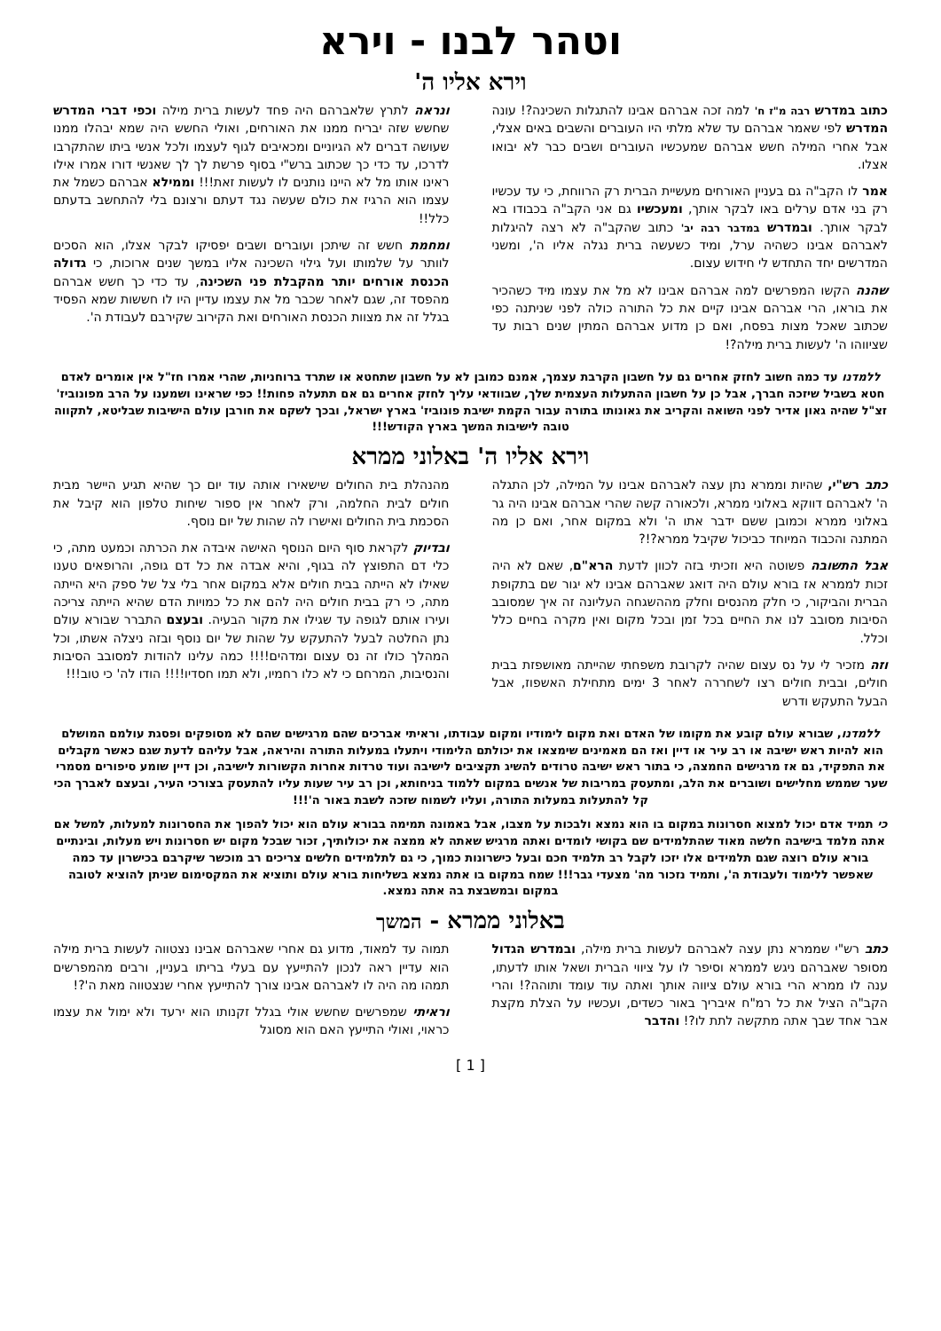וטהר לבנו - וירא
וירא אליו ה'
כתוב במדרש רבה מ"ז ח' למה זכה אברהם אבינו להתגלות השכינה?! עונה המדרש לפי שאמר אברהם עד שלא מלתי היו העוברים והשבים באים אצלי, אבל אחרי המילה חשש אברהם שמעכשיו העוברים ושבים כבר לא יבואו אצלו.
אמר לו הקב"ה גם בעניין האורחים מעשיית הברית רק הרווחת, כי עד עכשיו רק בני אדם ערלים באו לבקר אותך, ומעכשיו גם אני הקב"ה בכבודו בא לבקר אותך. ובמדרש במדבר רבה יב' כתוב שהקב"ה לא רצה להיגלות לאברהם אבינו כשהיה ערל, ומיד כשעשה ברית נגלה אליו ה', ומשני המדרשים יחד התחדש לי חידוש עצום.
שהנה הקשו המפרשים למה אברהם אבינו לא מל את עצמו מיד כשהכיר את בוראו, הרי אברהם אבינו קיים את כל התורה כולה לפני שניתנה כפי שכתוב שאכל מצות בפסח, ואם כן מדוע אברהם המתין שנים רבות עד שציווהו ה' לעשות ברית מילה?!
ונראה לתרץ שלאברהם היה פחד לעשות ברית מילה וכפי דברי המדרש שחשש שזה יבריח ממנו את האורחים, ואולי החשש היה שמא יבהלו ממנו שעושה דברים לא הגיוניים ומכאיבים לגוף לעצמו ולכל אנשי ביתו שהתקרבו לדרכו, עד כדי כך שכתוב ברש"י בסוף פרשת לך לך שאנשי דורו אמרו אילו ראינו אותו מל לא היינו נותנים לו לעשות זאת!!! וממילא אברהם כשמל את עצמו הוא הרגיז את כולם שעשה נגד דעתם ורצונם בלי להתחשב בדעתם כלל!!
ומחמת חשש זה שיתכן ועוברים ושבים יפסיקו לבקר אצלו, הוא הסכים לוותר על שלמותו ועל גילוי השכינה אליו במשך שנים ארוכות, כי גדולה הכנסת אורחים יותר מהקבלת פני השכינה, עד כדי כך חשש אברהם מהפסד זה, שגם לאחר שכבר מל את עצמו עדיין היו לו חששות שמא הפסיד בגלל זה את מצוות הכנסת האורחים ואת הקירוב שקירבם לעבודת ה'.
ללמדנו עד כמה חשוב לחזק אחרים גם על חשבון הקרבת עצמך, אמנם כמובן לא על חשבון שתחטא או שתרד ברוחניות, שהרי אמרו חז"ל אין אומרים לאדם חטא בשביל שיזכה חברך, אבל כן על חשבון ההתעלות העצמית שלך, שבוודאי עליך לחזק אחרים גם אם תתעלה פחות!! כפי שראינו ושמענו על הרב מפונוביז' זצ"ל שהיה גאון אדיר לפני השואה והקריב את גאונותו בתורה עבור הקמת ישיבת פונוביז' בארץ ישראל, ובכך לשקם את חורבן עולם הישיבות שבליטא, לתקווה טובה לישיבות המשך בארץ הקודש!!!
וירא אליו ה' באלוני ממרא
כתב רש"י, שהיות וממרא נתן עצה לאברהם אבינו על המילה, לכן התגלה ה' לאברהם דווקא באלוני ממרא, ולכאורה קשה שהרי אברהם אבינו היה גר באלוני ממרא וכמובן ששם ידבר אתו ה' ולא במקום אחר, ואם כן מה המתנה והכבוד המיוחד כביכול שקיבל ממרא?!?
אבל התשובה פשוטה היא וזכיתי בזה לכוון לדעת הרא"ם, שאם לא היה זכות לממרא אז בורא עולם היה דואג שאברהם אבינו לא יגור שם בתקופת הברית והביקור, כי חלק מהנסים וחלק מההשגחה העליונה זה איך שמסובב הסיבות מסובב לנו את החיים בכל זמן ובכל מקום ואין מקרה בחיים כלל וכלל.
וזה מזכיר לי על נס עצום שהיה לקרובת משפחתי שהייתה מאושפזת בבית חולים, ובבית חולים רצו לשחררה לאחר 3 ימים מתחילת האשפוז, אבל הבעל התעקש ודרש
מהנהלת בית החולים שישאירו אותה עוד יום כך שהיא תגיע היישר מבית חולים לבית החלמה, ורק לאחר אין ספור שיחות טלפון הוא קיבל את הסכמת בית החולים ואישרו לה שהות של יום נוסף.
ובדיוק לקראת סוף היום הנוסף האישה איבדה את הכרתה וכמעט מתה, כי כלי דם התפוצץ לה בגוף, והיא אבדה את כל דם גופה, והרופאים טענו שאילו לא הייתה בבית חולים אלא במקום אחר בלי צל של ספק היא הייתה מתה, כי רק בבית חולים היה להם את כל כמויות הדם שהיא הייתה צריכה ועירו אותם לגופה עד שגילו את מקור הבעיה. ובעצם התברר שבורא עולם נתן החלטה לבעל להתעקש על שהות של יום נוסף ובזה ניצלה אשתו, וכל המהלך כולו זה נס עצום ומדהים!!!! כמה עלינו להודות למסובב הסיבות והנסיבות, המרחם כי לא כלו רחמיו, ולא תמו חסדיו!!!! הודו לה' כי טוב!!!
ללמדנו, שבורא עולם קובע את מקומו של האדם ואת מקום לימודיו ומקום עבודתו, וראיתי אברכים שהם מרגישים שהם לא מסופקים ופסגת עולמם המושלם הוא להיות ראש ישיבה או רב עיר או דיין ואז הם מאמינים שימצאו את יכולתם הלימודי ויתעלו במעלות התורה והיראה, אבל עליהם לדעת שגם כאשר מקבלים את התפקיד, גם אז מרגישים החמצה, כי בתור ראש ישיבה טרודים להשיג תקציבים לישיבה ועוד טרדות אחרות הקשורות לישיבה, וכן דיין שומע סיפורים מסמרי שער שממש מחלישים ושוברים את הלב, ומתעסק במריבות של אנשים במקום ללמוד בניחותא, וכן רב עיר שעות עליו להתעסק בצורכי העיר, ובעצם לאברך הכי קל להתעלות במעלות התורה, ועליו לשמוח שזכה לשבת באור ה'!!!
כי תמיד אדם יכול למצוא חסרונות במקום בו הוא נמצא ולבכות על מצבו, אבל באמונה תמימה בבורא עולם הוא יכול להפוך את החסרונות למעלות, למשל אם אתה מלמד בישיבה חלשה מאוד שהתלמידים שם בקושי לומדים ואתה מרגיש שאתה לא ממצה את יכולותיך, זכור שבכל מקום יש חסרונות ויש מעלות, ובינתיים בורא עולם רוצה שגם תלמידים אלו יזכו לקבל רב תלמיד חכם ובעל כישרונות כמוך, כי גם לתלמידים חלשים צריכים רב מוכשר שיקרבם בכישרון עד כמה שאפשר ללימוד ולעבודת ה', ותמיד נזכור מה' מצעדי גבר!!! שמח במקום בו אתה נמצא בשליחות בורא עולם ותוציא את המקסימום שניתן להוציא לטובה במקום ובמשבצת בה אתה נמצא.
באלוני ממרא - המשך
כתב רש"י שממרא נתן עצה לאברהם לעשות ברית מילה, ובמדרש הגדול מסופר שאברהם ניגש לממרא וסיפר לו על ציווי הברית ושאל אותו לדעתו, ענה לו ממרא הרי בורא עולם ציווה אותך ואתה עוד עומד ותוהה?! והרי הקב"ה הציל את כל רמ"ח איבריך באור כשדים, ועכשיו על הצלת מקצת אבר אחד שבך אתה מתקשה לתת לו?! והדבר
תמוה עד למאוד, מדוע גם אחרי שאברהם אבינו נצטווה לעשות ברית מילה הוא עדיין ראה לנכון להתייעץ עם בעלי בריתו בעניין, ורבים מהמפרשים תמהו מה היה לו לאברהם אבינו צורך להתייעץ אחרי שנצטווה מאת ה'?!
וראיתי שמפרשים שחשש אולי בגלל זקנותו הוא ירעד ולא ימול את עצמו כראוי, ואולי התייעץ האם הוא מסוגל
[ 1 ]